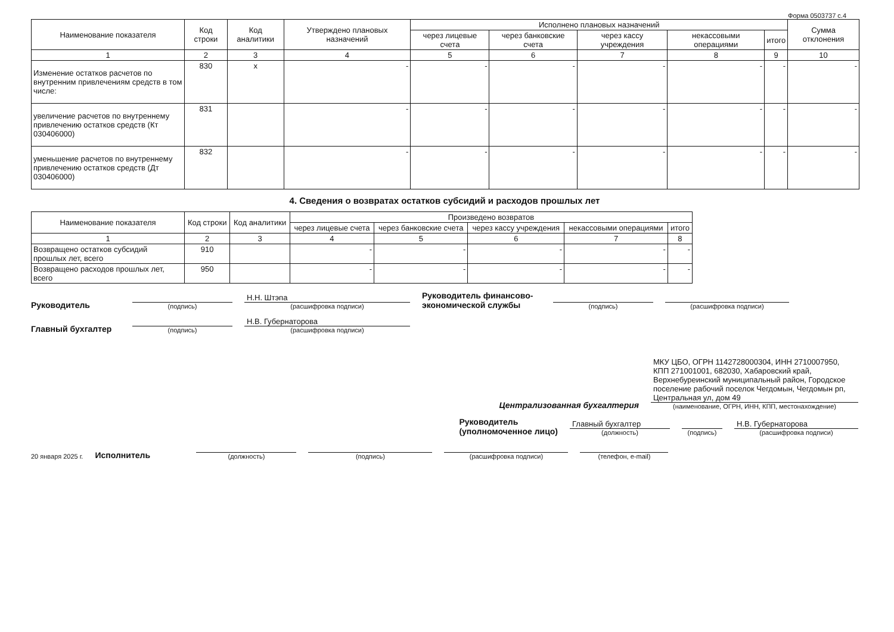Форма 0503737 с.4
| Наименование показателя | Код строки | Код аналитики | Утверждено плановых назначений | Исполнено плановых назначений | | | | | Сумма отклонения |
| --- | --- | --- | --- | --- | --- | --- | --- | --- | --- |
| | | | | через лицевые счета | через банковские счета | через кассу учреждения | некассовыми операциями | итого | |
| 1 | 2 | 3 | 4 | 5 | 6 | 7 | 8 | 9 | 10 |
| Изменение остатков расчетов по внутренним привлечениям средств в том числе: | 830 | x | - | - | - | - | - | - | - |
| увеличение расчетов по внутреннему привлечению остатков средств (Кт 030406000) | 831 | | - | - | - | - | - | - | - |
| уменьшение расчетов по внутреннему привлечению остатков средств (Дт 030406000) | 832 | | - | - | - | - | - | - | - |
4. Сведения о возвратах остатков субсидий и расходов прошлых лет
| Наименование показателя | Код строки | Код аналитики | Произведено возвратов | | | | |
| --- | --- | --- | --- | --- | --- | --- | --- |
| | | | через лицевые счета | через банковские счета | через кассу учреждения | некассовыми операциями | итого |
| 1 | 2 | 3 | 4 | 5 | 6 | 7 | 8 |
| Возвращено остатков субсидий прошлых лет, всего | 910 | | - | - | - | - | - |
| Возвращено расходов прошлых лет, всего | 950 | | - | - | - | - | - |
Руководитель
(подпись)
Н.Н. Штэпа
(расшифровка подписи)
Руководитель финансово-экономической службы
(подпись)
(расшифровка подписи)
Главный бухгалтер
(подпись)
Н.В. Губернаторова
(расшифровка подписи)
Централизованная бухгалтерия
МКУ ЦБО, ОГРН 1142728000304, ИНН 2710007950, КПП 271001001, 682030, Хабаровский край, Верхнебуреинский муниципальный район, Городское поселение рабочий поселок Чегдомын, Чегдомын рп, Центральная ул, дом 49
(наименование, ОГРН, ИНН, КПП, местонахождение)
Руководитель
(уполномоченное лицо)
Главный бухгалтер
(должность)
(подпись)
Н.В. Губернаторова
(расшифровка подписи)
20 января 2025 г. Исполнитель
(должность)
(подпись)
(расшифровка подписи)
(телефон, e-mail)